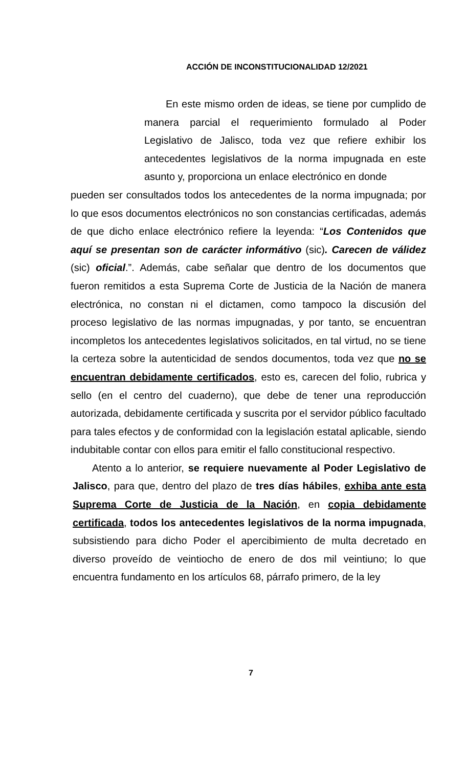ACCIÓN DE INCONSTITUCIONALIDAD 12/2021
En este mismo orden de ideas, se tiene por cumplido de manera parcial el requerimiento formulado al Poder Legislativo de Jalisco, toda vez que refiere exhibir los antecedentes legislativos de la norma impugnada en este asunto y, proporciona un enlace electrónico en donde
pueden ser consultados todos los antecedentes de la norma impugnada; por lo que esos documentos electrónicos no son constancias certificadas, además de que dicho enlace electrónico refiere la leyenda: “Los Contenidos que aquí se presentan son de carácter informátivo (sic). Carecen de válidez (sic) oficial.”. Además, cabe señalar que dentro de los documentos que fueron remitidos a esta Suprema Corte de Justicia de la Nación de manera electrónica, no constan ni el dictamen, como tampoco la discusión del proceso legislativo de las normas impugnadas, y por tanto, se encuentran incompletos los antecedentes legislativos solicitados, en tal virtud, no se tiene la certeza sobre la autenticidad de sendos documentos, toda vez que no se encuentran debidamente certificados, esto es, carecen del folio, rubrica y sello (en el centro del cuaderno), que debe de tener una reproducción autorizada, debidamente certificada y suscrita por el servidor público facultado para tales efectos y de conformidad con la legislación estatal aplicable, siendo indubitable contar con ellos para emitir el fallo constitucional respectivo.
Atento a lo anterior, se requiere nuevamente al Poder Legislativo de Jalisco, para que, dentro del plazo de tres días hábiles, exhiba ante esta Suprema Corte de Justicia de la Nación, en copia debidamente certificada, todos los antecedentes legislativos de la norma impugnada, subsistiendo para dicho Poder el apercibimiento de multa decretado en diverso proveído de veintiocho de enero de dos mil veintiuno; lo que encuentra fundamento en los artículos 68, párrafo primero, de la ley
7